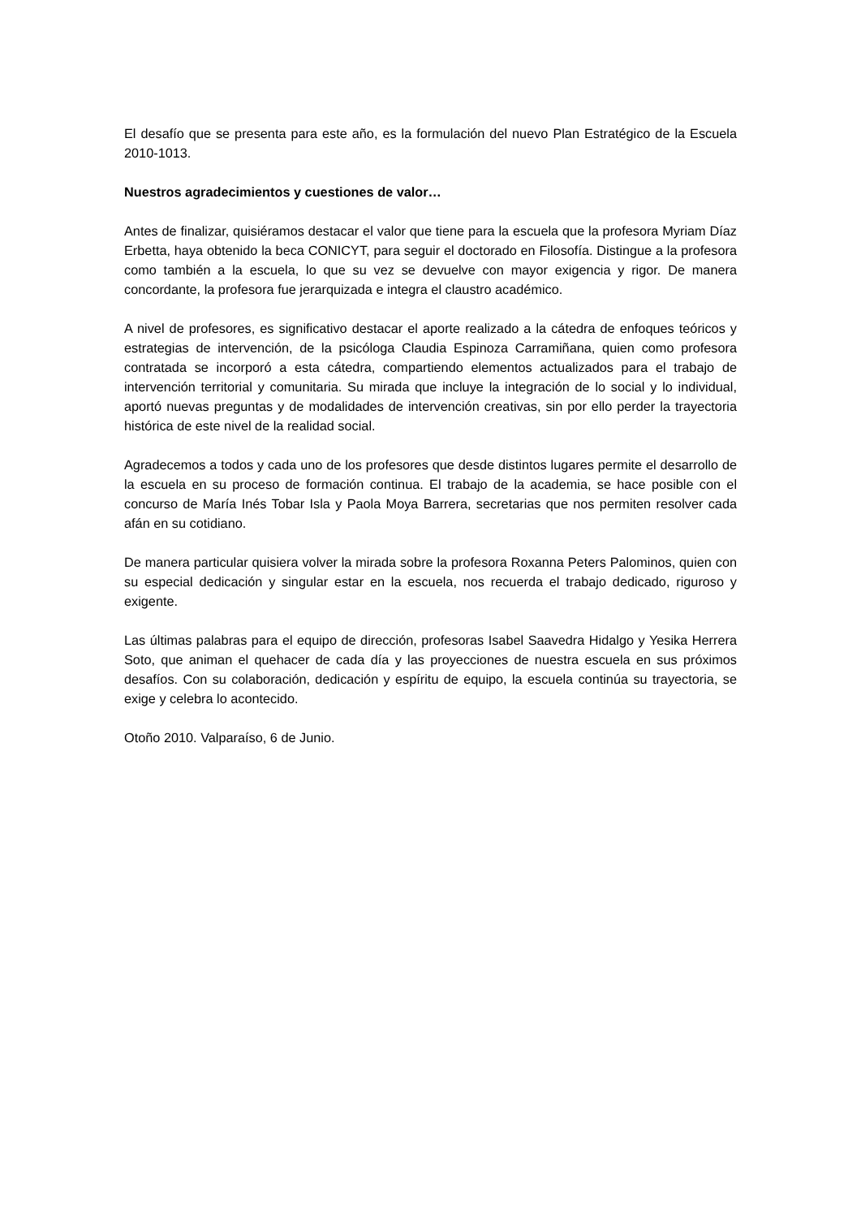El desafío que se presenta para este año, es la formulación del nuevo Plan Estratégico de la Escuela 2010-1013.
Nuestros agradecimientos y cuestiones de valor…
Antes de finalizar, quisiéramos destacar el valor que tiene para la escuela que la profesora Myriam Díaz Erbetta, haya obtenido la beca CONICYT, para seguir el doctorado en Filosofía. Distingue a la profesora como también a la escuela, lo que su vez se devuelve con mayor exigencia y rigor. De manera concordante, la profesora fue jerarquizada e integra el claustro académico.
A nivel de profesores, es significativo destacar el aporte realizado a la cátedra de enfoques teóricos y estrategias de intervención, de la psicóloga Claudia Espinoza Carramiñana, quien como profesora contratada se incorporó a esta cátedra, compartiendo elementos actualizados para el trabajo de intervención territorial y comunitaria. Su mirada que incluye la integración de lo social y lo individual, aportó nuevas preguntas y de modalidades de intervención creativas, sin por ello perder la trayectoria histórica de este nivel de la realidad social.
Agradecemos a todos y cada uno de los profesores que desde distintos lugares permite el desarrollo de la escuela en su proceso de formación continua. El trabajo de la academia, se hace posible con el concurso de María Inés Tobar Isla y Paola Moya Barrera, secretarias que nos permiten resolver cada afán en su cotidiano.
De manera particular quisiera volver la mirada sobre la profesora Roxanna Peters Palominos, quien con su especial dedicación y singular estar en la escuela, nos recuerda el trabajo dedicado, riguroso y exigente.
Las últimas palabras para el equipo de dirección, profesoras Isabel Saavedra Hidalgo y Yesika Herrera Soto, que animan el quehacer de cada día y las proyecciones de nuestra escuela en sus próximos desafíos. Con su colaboración, dedicación y espíritu de equipo, la escuela continúa su trayectoria, se exige y celebra lo acontecido.
Otoño 2010. Valparaíso, 6 de Junio.